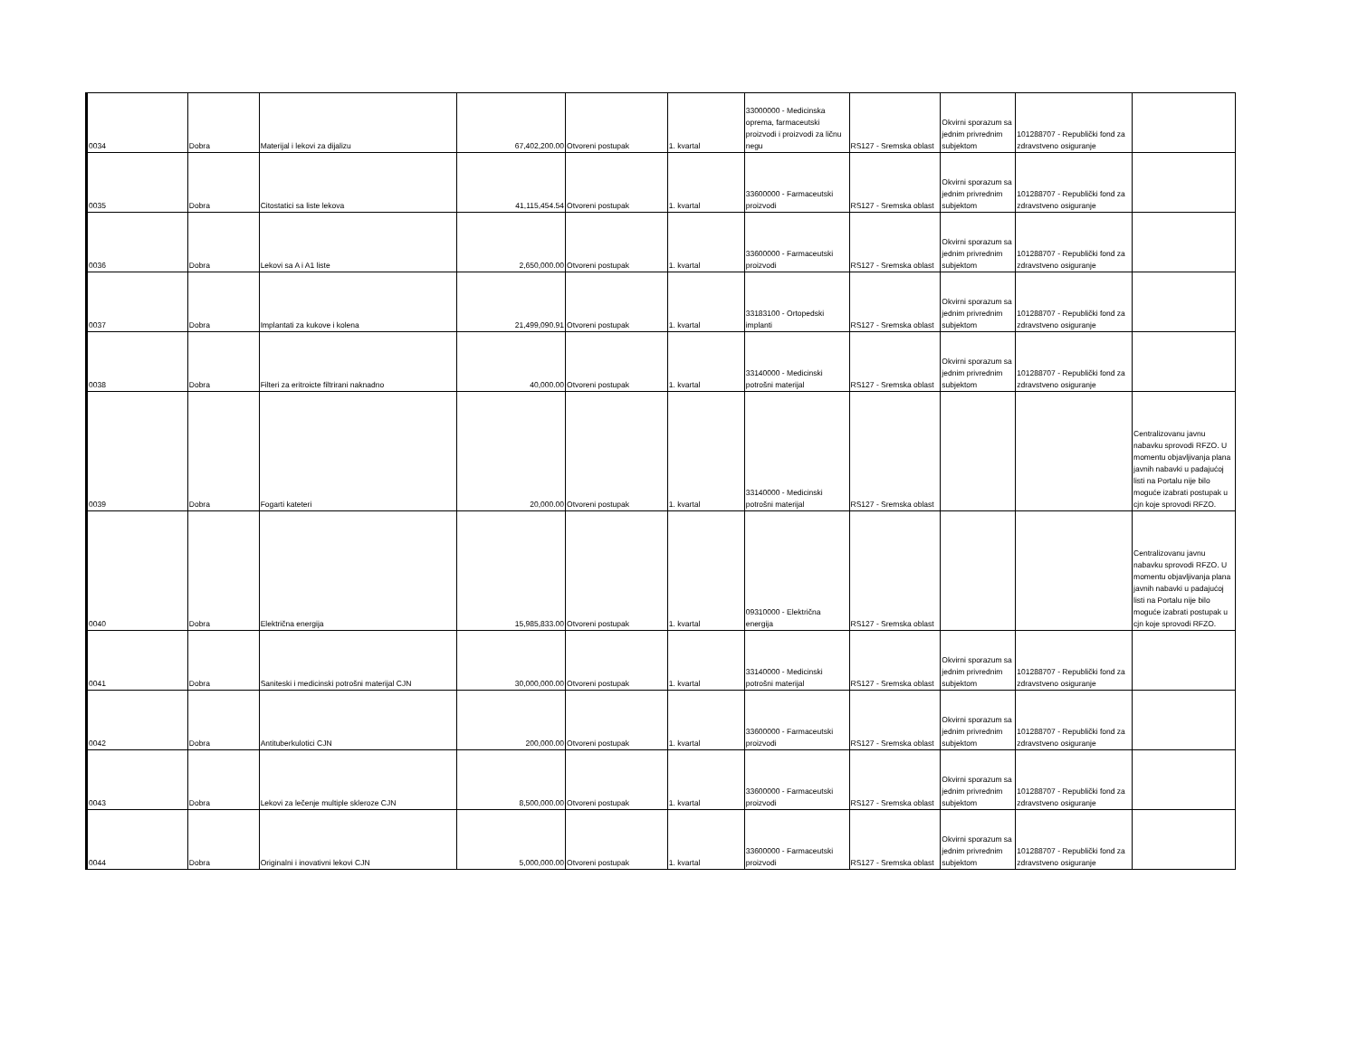| 0034 | Dobra | Materijal i lekovi za dijalizu | 67,402,200.00 | Otvoreni postupak | 1. kvartal | 33000000 - Medicinska oprema, farmaceutski proizvodi i proizvodi za ličnu negu | RS127 - Sremska oblast | Okvirni sporazum sa jednim privrednim subjektom | 101288707 - Republički fond za zdravstveno osiguranje | |
| 0035 | Dobra | Citostatici sa liste lekova | 41,115,454.54 | Otvoreni postupak | 1. kvartal | 33600000 - Farmaceutski proizvodi | RS127 - Sremska oblast | Okvirni sporazum sa jednim privrednim subjektom | 101288707 - Republički fond za zdravstveno osiguranje | |
| 0036 | Dobra | Lekovi sa A i A1 liste | 2,650,000.00 | Otvoreni postupak | 1. kvartal | 33600000 - Farmaceutski proizvodi | RS127 - Sremska oblast | Okvirni sporazum sa jednim privrednim subjektom | 101288707 - Republički fond za zdravstveno osiguranje | |
| 0037 | Dobra | Implantati za kukove i kolena | 21,499,090.91 | Otvoreni postupak | 1. kvartal | 33183100 - Ortopedski implanti | RS127 - Sremska oblast | Okvirni sporazum sa jednim privrednim subjektom | 101288707 - Republički fond za zdravstveno osiguranje | |
| 0038 | Dobra | Filteri za eritroicte filtrirani naknadno | 40,000.00 | Otvoreni postupak | 1. kvartal | 33140000 - Medicinski potrošni materijal | RS127 - Sremska oblast | Okvirni sporazum sa jednim privrednim subjektom | 101288707 - Republički fond za zdravstveno osiguranje | |
| 0039 | Dobra | Fogarti kateteri | 20,000.00 | Otvoreni postupak | 1. kvartal | 33140000 - Medicinski potrošni materijal | RS127 - Sremska oblast | | | Centralizovanu javnu nabavku sprovodi RFZO. U momentu objavljivanja plana javnih nabavki u padajućoj listi na Portalu nije bilo moguće izabrati postupak u cjn koje sprovodi RFZO. |
| 0040 | Dobra | Električna energija | 15,985,833.00 | Otvoreni postupak | 1. kvartal | 09310000 - Električna energija | RS127 - Sremska oblast | | | Centralizovanu javnu nabavku sprovodi RFZO. U momentu objavljivanja plana javnih nabavki u padajućoj listi na Portalu nije bilo moguće izabrati postupak u cjn koje sprovodi RFZO. |
| 0041 | Dobra | Saniteski i medicinski potrošni materijal CJN | 30,000,000.00 | Otvoreni postupak | 1. kvartal | 33140000 - Medicinski potrošni materijal | RS127 - Sremska oblast | Okvirni sporazum sa jednim privrednim subjektom | 101288707 - Republički fond za zdravstveno osiguranje | |
| 0042 | Dobra | Antituberkulotici CJN | 200,000.00 | Otvoreni postupak | 1. kvartal | 33600000 - Farmaceutski proizvodi | RS127 - Sremska oblast | Okvirni sporazum sa jednim privrednim subjektom | 101288707 - Republički fond za zdravstveno osiguranje | |
| 0043 | Dobra | Lekovi za lečenje multiple skleroze CJN | 8,500,000.00 | Otvoreni postupak | 1. kvartal | 33600000 - Farmaceutski proizvodi | RS127 - Sremska oblast | Okvirni sporazum sa jednim privrednim subjektom | 101288707 - Republički fond za zdravstveno osiguranje | |
| 0044 | Dobra | Originalni i inovativni lekovi CJN | 5,000,000.00 | Otvoreni postupak | 1. kvartal | 33600000 - Farmaceutski proizvodi | RS127 - Sremska oblast | Okvirni sporazum sa jednim privrednim subjektom | 101288707 - Republički fond za zdravstveno osiguranje | |